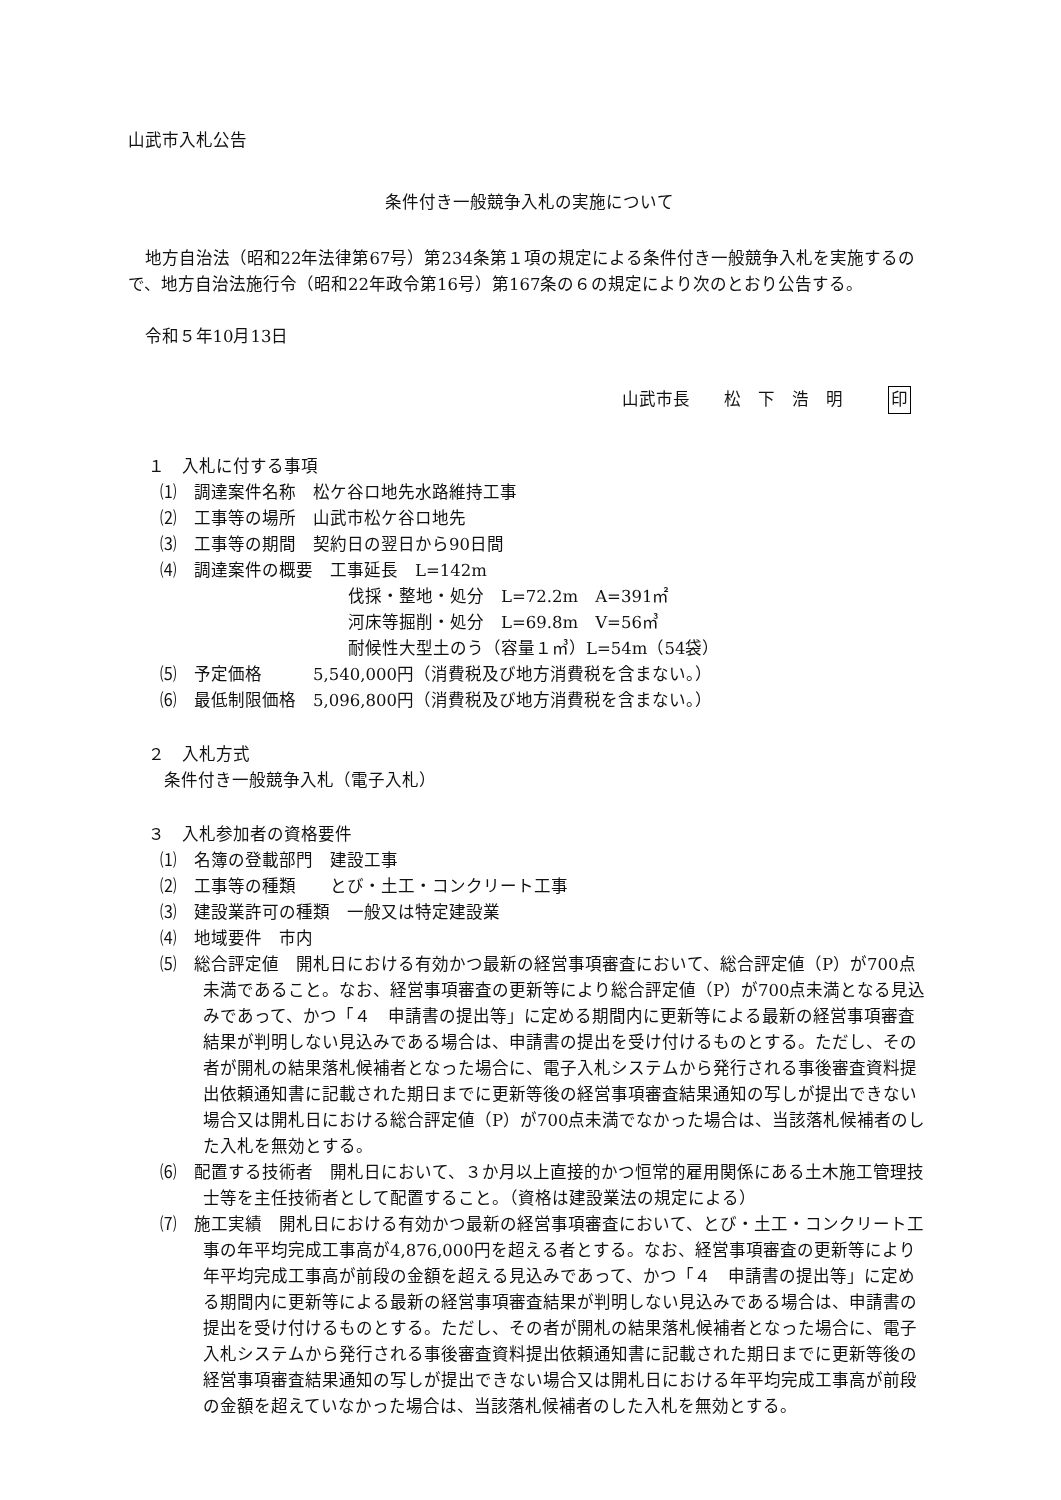山武市入札公告
条件付き一般競争入札の実施について
地方自治法（昭和22年法律第67号）第234条第１項の規定による条件付き一般競争入札を実施するので、地方自治法施行令（昭和22年政令第16号）第167条の６の規定により次のとおり公告する。
令和５年10月13日
山武市長　　松　下　浩　明 印
１　入札に付する事項
⑴　調達案件名称　松ケ谷ロ地先水路維持工事
⑵　工事等の場所　山武市松ケ谷ロ地先
⑶　工事等の期間　契約日の翌日から90日間
⑷　調達案件の概要　工事延長　L=142m
伐採・整地・処分　L=72.2m　A=391㎡
河床等掘削・処分　L=69.8m　V=56㎥
耐候性大型土のう（容量１㎥）L=54m（54袋）
⑸　予定価格　　　5,540,000円（消費税及び地方消費税を含まない。）
⑹　最低制限価格　5,096,800円（消費税及び地方消費税を含まない。）
２　入札方式
条件付き一般競争入札（電子入札）
３　入札参加者の資格要件
⑴　名簿の登載部門　建設工事
⑵　工事等の種類　　とび・土工・コンクリート工事
⑶　建設業許可の種類　一般又は特定建設業
⑷　地域要件　市内
⑸　総合評定値　開札日における有効かつ最新の経営事項審査において、総合評定値（P）が700点未満であること。なお、経営事項審査の更新等により総合評定値（P）が700点未満となる見込みであって、かつ「４　申請書の提出等」に定める期間内に更新等による最新の経営事項審査結果が判明しない見込みである場合は、申請書の提出を受け付けるものとする。ただし、その者が開札の結果落札候補者となった場合に、電子入札システムから発行される事後審査資料提出依頼通知書に記載された期日までに更新等後の経営事項審査結果通知の写しが提出できない場合又は開札日における総合評定値（P）が700点未満でなかった場合は、当該落札候補者のした入札を無効とする。
⑹　配置する技術者　開札日において、３か月以上直接的かつ恒常的雇用関係にある土木施工管理技士等を主任技術者として配置すること。（資格は建設業法の規定による）
⑺　施工実績　開札日における有効かつ最新の経営事項審査において、とび・土工・コンクリート工事の年平均完成工事高が4,876,000円を超える者とする。なお、経営事項審査の更新等により年平均完成工事高が前段の金額を超える見込みであって、かつ「４　申請書の提出等」に定める期間内に更新等による最新の経営事項審査結果が判明しない見込みである場合は、申請書の提出を受け付けるものとする。ただし、その者が開札の結果落札候補者となった場合に、電子入札システムから発行される事後審査資料提出依頼通知書に記載された期日までに更新等後の経営事項審査結果通知の写しが提出できない場合又は開札日における年平均完成工事高が前段の金額を超えていなかった場合は、当該落札候補者のした入札を無効とする。